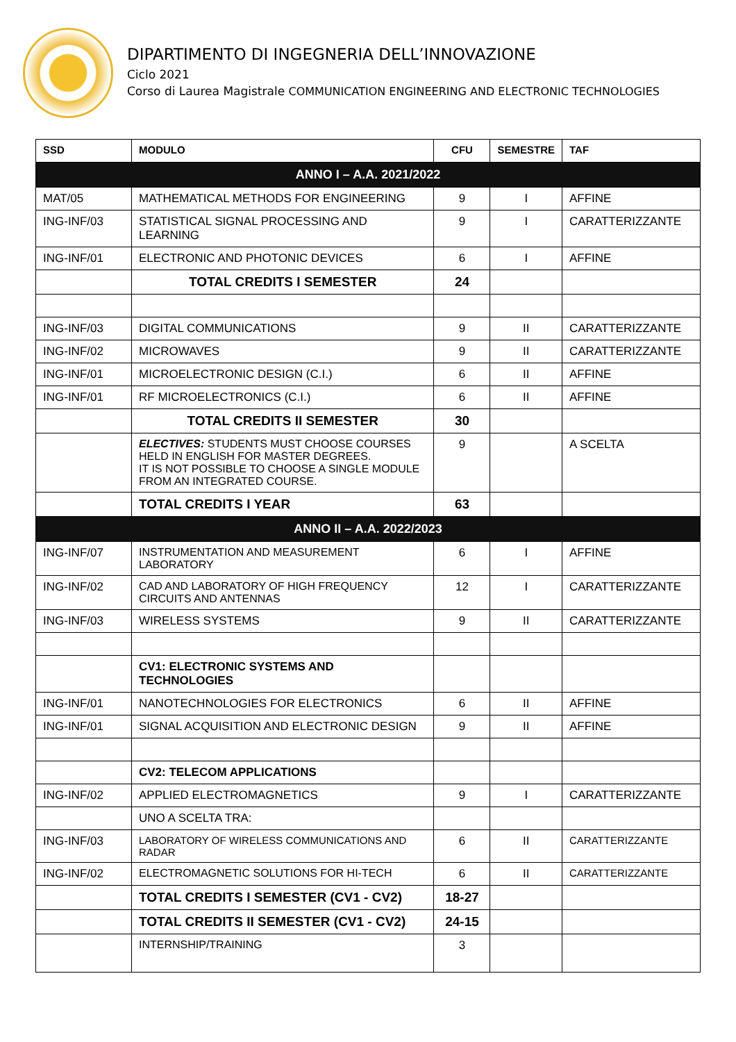DIPARTIMENTO DI INGEGNERIA DELL’INNOVAZIONE
Ciclo 2021
Corso di Laurea Magistrale COMMUNICATION ENGINEERING AND ELECTRONIC TECHNOLOGIES
| SSD | MODULO | CFU | SEMESTRE | TAF |
| --- | --- | --- | --- | --- |
| ANNO I – A.A. 2021/2022 | | | | |
| MAT/05 | MATHEMATICAL METHODS FOR ENGINEERING | 9 | I | AFFINE |
| ING-INF/03 | STATISTICAL SIGNAL PROCESSING AND LEARNING | 9 | I | CARATTERIZZANTE |
| ING-INF/01 | ELECTRONIC AND PHOTONIC DEVICES | 6 | I | AFFINE |
| | TOTAL CREDITS I SEMESTER | 24 | | |
| ING-INF/03 | DIGITAL COMMUNICATIONS | 9 | II | CARATTERIZZANTE |
| ING-INF/02 | MICROWAVES | 9 | II | CARATTERIZZANTE |
| ING-INF/01 | MICROELECTRONIC DESIGN (C.I.) | 6 | II | AFFINE |
| ING-INF/01 | RF MICROELECTRONICS (C.I.) | 6 | II | AFFINE |
| | TOTAL CREDITS II SEMESTER | 30 | | |
| | ELECTIVES: STUDENTS MUST CHOOSE COURSES HELD IN ENGLISH FOR MASTER DEGREES. IT IS NOT POSSIBLE TO CHOOSE A SINGLE MODULE FROM AN INTEGRATED COURSE. | 9 | | A SCELTA |
| | TOTAL CREDITS I YEAR | 63 | | |
| ANNO II – A.A. 2022/2023 | | | | |
| ING-INF/07 | INSTRUMENTATION AND MEASUREMENT LABORATORY | 6 | I | AFFINE |
| ING-INF/02 | CAD AND LABORATORY OF HIGH FREQUENCY CIRCUITS AND ANTENNAS | 12 | I | CARATTERIZZANTE |
| ING-INF/03 | WIRELESS SYSTEMS | 9 | II | CARATTERIZZANTE |
| | CV1: ELECTRONIC SYSTEMS AND TECHNOLOGIES | | | |
| ING-INF/01 | NANOTECHNOLOGIES FOR ELECTRONICS | 6 | II | AFFINE |
| ING-INF/01 | SIGNAL ACQUISITION AND ELECTRONIC DESIGN | 9 | II | AFFINE |
| | CV2: TELECOM APPLICATIONS | | | |
| ING-INF/02 | APPLIED ELECTROMAGNETICS | 9 | I | CARATTERIZZANTE |
| | UNO A SCELTA TRA: | | | |
| ING-INF/03 | LABORATORY OF WIRELESS COMMUNICATIONS AND RADAR | 6 | II | CARATTERIZZANTE |
| ING-INF/02 | ELECTROMAGNETIC SOLUTIONS FOR HI-TECH | 6 | II | CARATTERIZZANTE |
| | TOTAL CREDITS I SEMESTER (CV1 - CV2) | 18-27 | | |
| | TOTAL CREDITS II SEMESTER (CV1 - CV2) | 24-15 | | |
| | INTERNSHIP/TRAINING | 3 | | |